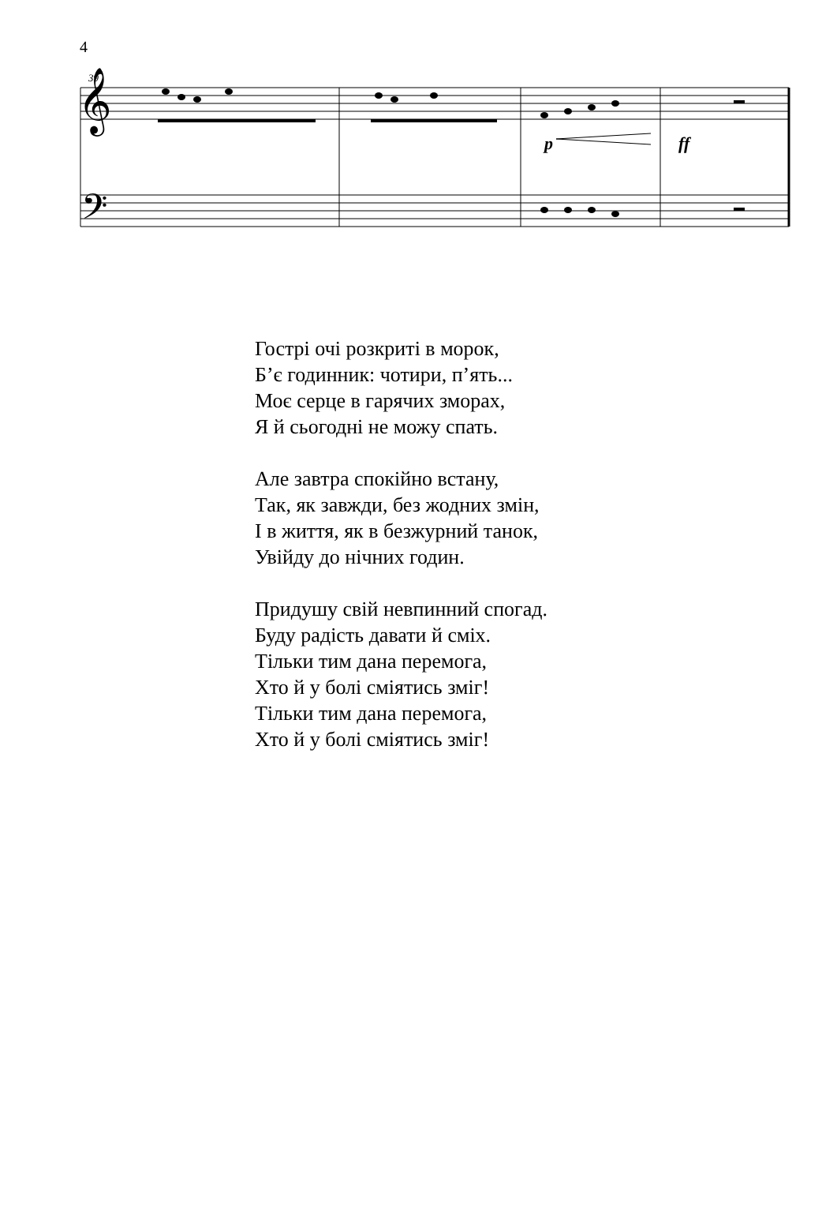4
39
𝄞
𝄢
p
ff
Гострі очі розкриті в морок,
Б’є годинник: чотири, п’ять...
Моє серце в гарячих зморах,
Я й сьогодні не можу спать.
Але завтра спокійно встану,
Так, як завжди, без жодних змін,
І в життя, як в безжурний танок,
Увійду до нічних годин.
Придушу свій невпинний спогад.
Буду радість давати й сміх.
Тільки тим дана перемога,
Хто й у болі сміятись зміг!
Тільки тим дана перемога,
Хто й у болі сміятись зміг!